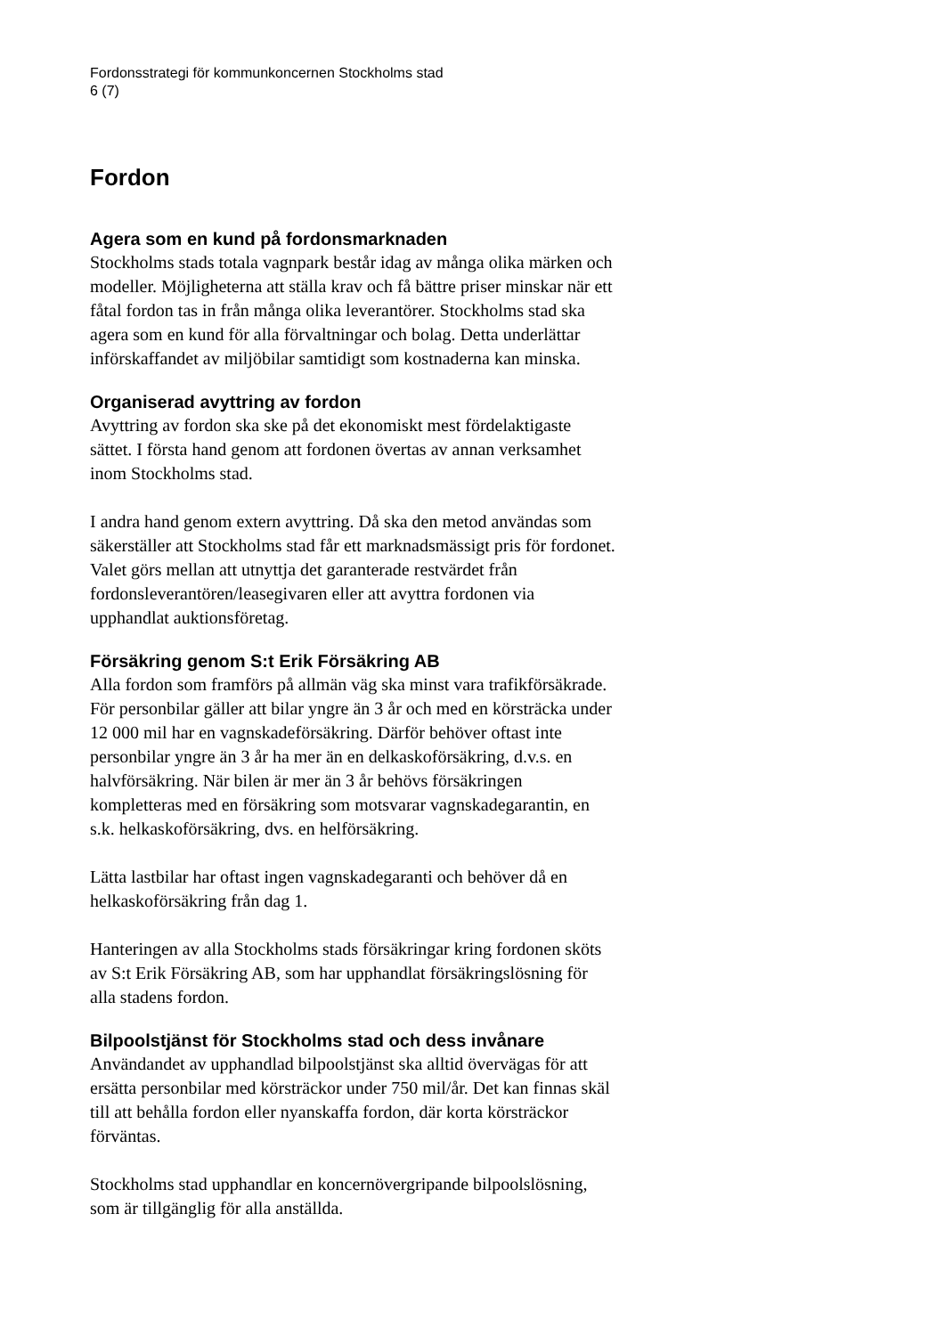Fordonsstrategi för kommunkoncernen Stockholms stad
6 (7)
Fordon
Agera som en kund på fordonsmarknaden
Stockholms stads totala vagnpark består idag av många olika märken och modeller. Möjligheterna att ställa krav och få bättre priser minskar när ett fåtal fordon tas in från många olika leverantörer. Stockholms stad ska agera som en kund för alla förvaltningar och bolag. Detta underlättar införskaffandet av miljöbilar samtidigt som kostnaderna kan minska.
Organiserad avyttring av fordon
Avyttring av fordon ska ske på det ekonomiskt mest fördelaktigaste sättet. I första hand genom att fordonen övertas av annan verksamhet inom Stockholms stad.
I andra hand genom extern avyttring. Då ska den metod användas som säkerställer att Stockholms stad får ett marknadsmässigt pris för fordonet. Valet görs mellan att utnyttja det garanterade restvärdet från fordonsleverantören/leasegivaren eller att avyttra fordonen via upphandlat auktionsföretag.
Försäkring genom S:t Erik Försäkring AB
Alla fordon som framförs på allmän väg ska minst vara trafikförsäkrade. För personbilar gäller att bilar yngre än 3 år och med en körsträcka under 12 000 mil har en vagnskadeförsäkring. Därför behöver oftast inte personbilar yngre än 3 år ha mer än en delkaskoförsäkring, d.v.s. en halvförsäkring. När bilen är mer än 3 år behövs försäkringen kompletteras med en försäkring som motsvarar vagnskadegarantin, en s.k. helkaskoförsäkring, dvs. en helförsäkring.
Lätta lastbilar har oftast ingen vagnskadegaranti och behöver då en helkaskoförsäkring från dag 1.
Hanteringen av alla Stockholms stads försäkringar kring fordonen sköts av S:t Erik Försäkring AB, som har upphandlat försäkringslösning för alla stadens fordon.
Bilpoolstjänst för Stockholms stad och dess invånare
Användandet av upphandlad bilpoolstjänst ska alltid övervägas för att ersätta personbilar med körsträckor under 750 mil/år. Det kan finnas skäl till att behålla fordon eller nyanskaffa fordon, där korta körsträckor förväntas.
Stockholms stad upphandlar en koncernövergripande bilpoolslösning, som är tillgänglig för alla anställda.